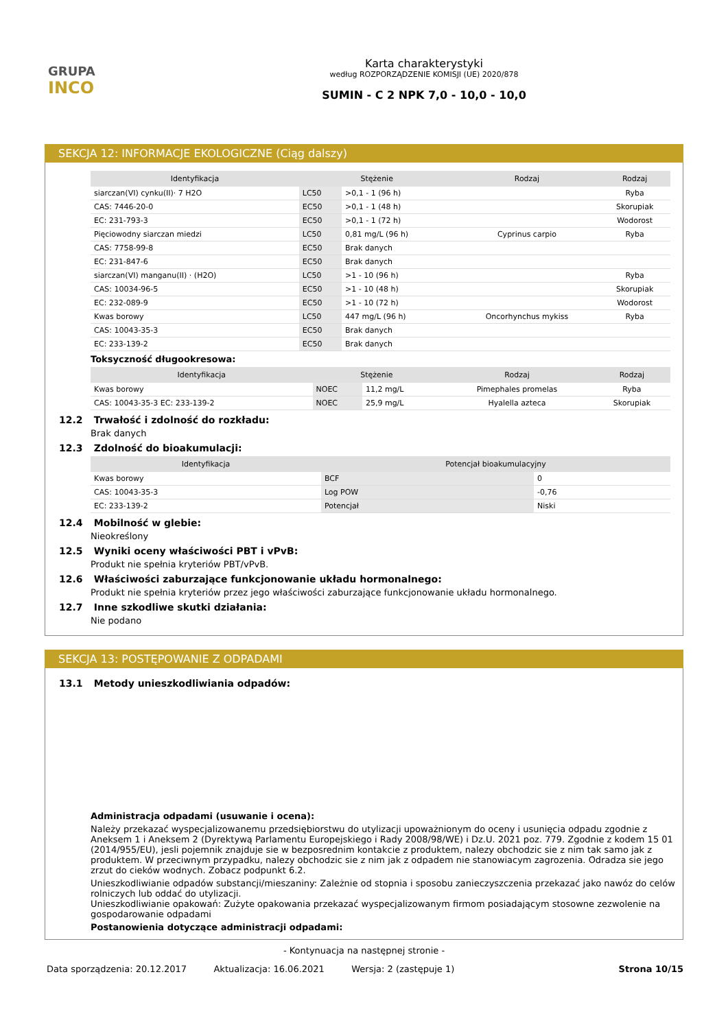GRUPA
INCO
Karta charakterystyki
według ROZPORZĄDZENIE KOMISJI (UE) 2020/878
SUMIN - C 2 NPK 7,0 - 10,0 - 10,0
SEKCJA 12: INFORMACJE EKOLOGICZNE (Ciąg dalszy)
| Identyfikacja | Stężenie | | Rodzaj | Rodzaj |
| --- | --- | --- | --- | --- |
| siarczan(VI) cynku(II)· 7 H2O | LC50 | >0,1 - 1 (96 h) | | Ryba |
| CAS: 7446-20-0 | EC50 | >0,1 - 1 (48 h) | | Skorupiak |
| EC: 231-793-3 | EC50 | >0,1 - 1 (72 h) | | Wodorost |
| Pięciowodny siarczan miedzi | LC50 | 0,81 mg/L (96 h) | Cyprinus carpio | Ryba |
| CAS: 7758-99-8 | EC50 | Brak danych | | |
| EC: 231-847-6 | EC50 | Brak danych | | |
| siarczan(VI) manganu(II) · (H2O) | LC50 | >1 - 10 (96 h) | | Ryba |
| CAS: 10034-96-5 | EC50 | >1 - 10 (48 h) | | Skorupiak |
| EC: 232-089-9 | EC50 | >1 - 10 (72 h) | | Wodorost |
| Kwas borowy | LC50 | 447 mg/L (96 h) | Oncorhynchus mykiss | Ryba |
| CAS: 10043-35-3 | EC50 | Brak danych | | |
| EC: 233-139-2 | EC50 | Brak danych | | |
Toksyczność długookresowa:
| Identyfikacja | Stężenie | | Rodzaj | Rodzaj |
| --- | --- | --- | --- | --- |
| Kwas borowy | NOEC | 11,2 mg/L | Pimephales promelas | Ryba |
| CAS: 10043-35-3 EC: 233-139-2 | NOEC | 25,9 mg/L | Hyalella azteca | Skorupiak |
12.2 Trwałość i zdolność do rozkładu:
Brak danych
12.3 Zdolność do bioakumulacji:
| Identyfikacja | Potencjał bioakumulacyjny | |
| --- | --- | --- |
| Kwas borowy | BCF | 0 |
| CAS: 10043-35-3 | Log POW | -0,76 |
| EC: 233-139-2 | Potencjał | Niski |
12.4 Mobilność w glebie:
Nieokreślony
12.5 Wyniki oceny właściwości PBT i vPvB:
Produkt nie spełnia kryteriów PBT/vPvB.
12.6 Właściwości zaburzające funkcjonowanie układu hormonalnego:
Produkt nie spełnia kryteriów przez jego właściwości zaburzające funkcjonowanie układu hormonalnego.
12.7 Inne szkodliwe skutki działania:
Nie podano
SEKCJA 13: POSTĘPOWANIE Z ODPADAMI
13.1 Metody unieszkodliwiania odpadów:
Administracja odpadami (usuwanie i ocena):
Należy przekazać wyspecjalizowanemu przedsiębiorstwu do utylizacji upoważnionym do oceny i usunięcia odpadu zgodnie z Aneksem 1 i Aneksem 2 (Dyrektywą Parlamentu Europejskiego i Rady 2008/98/WE) i Dz.U. 2021 poz. 779. Zgodnie z kodem 15 01 (2014/955/EU), jesli pojemnik znajduje sie w bezposrednim kontakcie z produktem, nalezy obchodzic sie z nim tak samo jak z produktem. W przeciwnym przypadku, nalezy obchodzic sie z nim jak z odpadem nie stanowiacym zagrozenia. Odradza sie jego zrzut do cieków wodnych. Zobacz podpunkt 6.2.
Unieszkodliwianie odpadów substancji/mieszaniny: Zależnie od stopnia i sposobu zanieczyszczenia przekazać jako nawóz do celów rolniczych lub oddać do utylizacji.
Unieszkodliwianie opakowań: Zużyte opakowania przekazać wyspecjalizowanym firmom posiadającym stosowne zezwolenie na gospodarowanie odpadami
Postanowienia dotyczące administracji odpadami:
- Kontynuacja na następnej stronie -
Data sporządzenia: 20.12.2017 Aktualizacja: 16.06.2021 Wersja: 2 (zastępuje 1) Strona 10/15